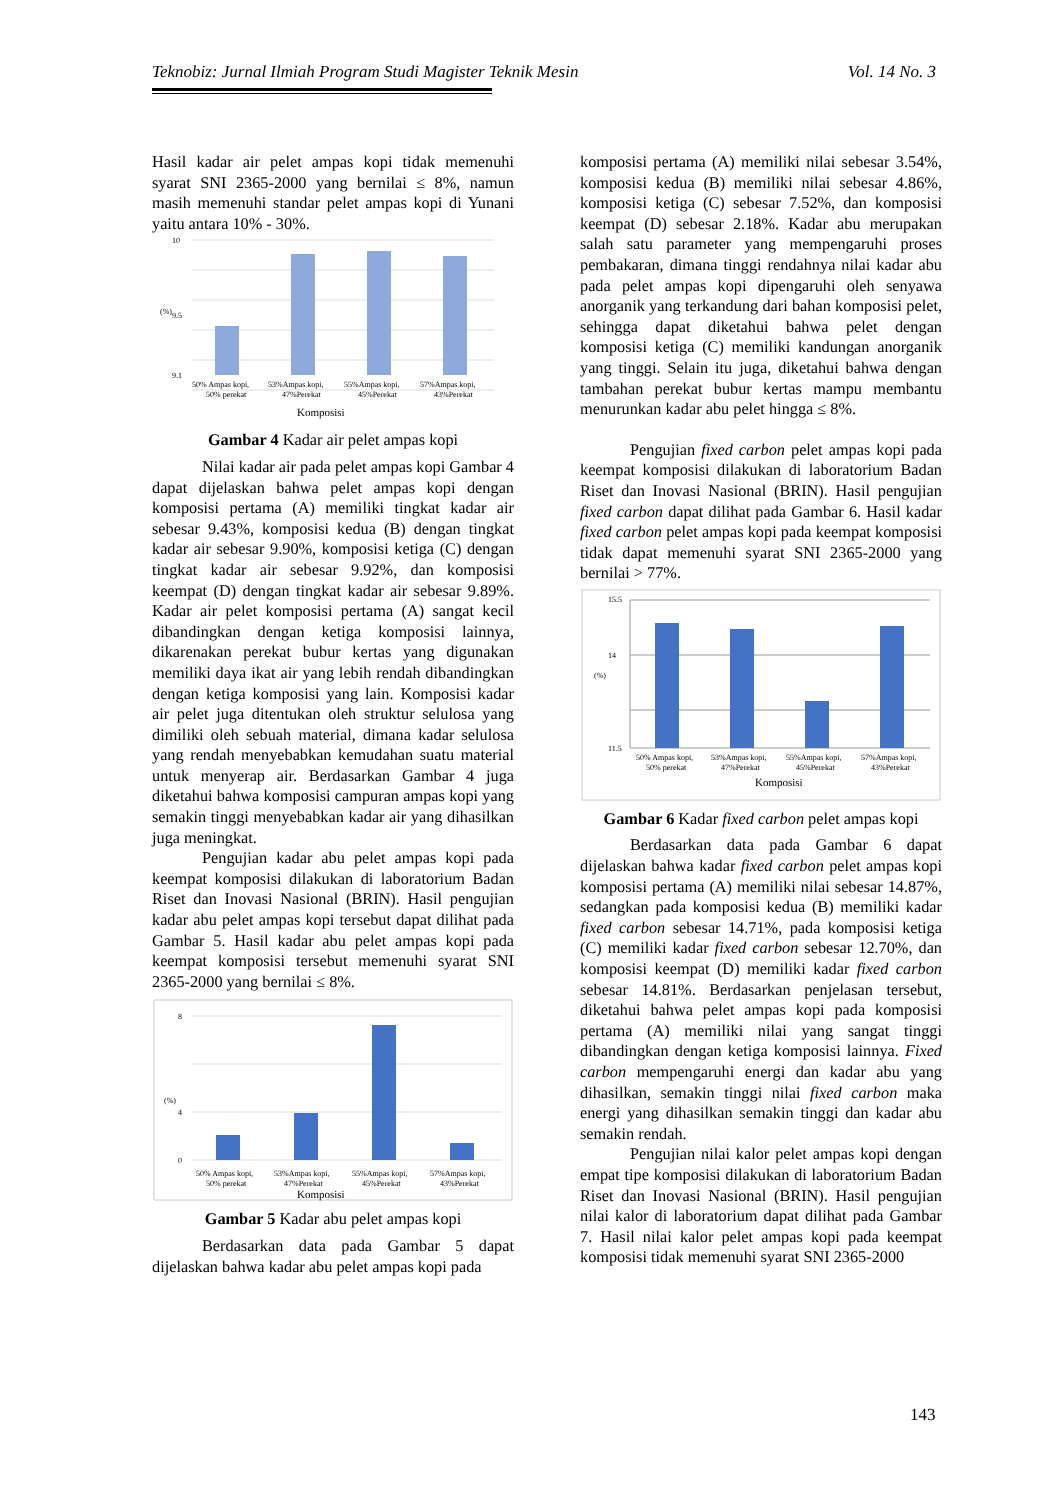Teknobiz: Jurnal Ilmiah Program Studi Magister Teknik Mesin Vol. 14 No. 3
Hasil kadar air pelet ampas kopi tidak memenuhi syarat SNI 2365-2000 yang bernilai ≤ 8%, namun masih memenuhi standar pelet ampas kopi di Yunani yaitu antara 10% - 30%.
10
9.5
9.1
(%)
50% Ampas kopi,
53%Ampas kopi,
55%Ampas kopi,
57%Ampas kopi,
50% perekat
47%Perekat
45%Perekat
43%Perekat
Komposisi
Gambar 4 Kadar air pelet ampas kopi
Nilai kadar air pada pelet ampas kopi Gambar 4 dapat dijelaskan bahwa pelet ampas kopi dengan komposisi pertama (A) memiliki tingkat kadar air sebesar 9.43%, komposisi kedua (B) dengan tingkat kadar air sebesar 9.90%, komposisi ketiga (C) dengan tingkat kadar air sebesar 9.92%, dan komposisi keempat (D) dengan tingkat kadar air sebesar 9.89%. Kadar air pelet komposisi pertama (A) sangat kecil dibandingkan dengan ketiga komposisi lainnya, dikarenakan perekat bubur kertas yang digunakan memiliki daya ikat air yang lebih rendah dibandingkan dengan ketiga komposisi yang lain. Komposisi kadar air pelet juga ditentukan oleh struktur selulosa yang dimiliki oleh sebuah material, dimana kadar selulosa yang rendah menyebabkan kemudahan suatu material untuk menyerap air. Berdasarkan Gambar 4 juga diketahui bahwa komposisi campuran ampas kopi yang semakin tinggi menyebabkan kadar air yang dihasilkan juga meningkat.
Pengujian kadar abu pelet ampas kopi pada keempat komposisi dilakukan di laboratorium Badan Riset dan Inovasi Nasional (BRIN). Hasil pengujian kadar abu pelet ampas kopi tersebut dapat dilihat pada Gambar 5. Hasil kadar abu pelet ampas kopi pada keempat komposisi tersebut memenuhi syarat SNI 2365-2000 yang bernilai ≤ 8%.
8
4
0
(%)
50% Ampas kopi,
53%Ampas kopi,
55%Ampas kopi,
57%Ampas kopi,
50% perekat
47%Perekat
45%Perekat
43%Perekat
Komposisi
Gambar 5 Kadar abu pelet ampas kopi
Berdasarkan data pada Gambar 5 dapat dijelaskan bahwa kadar abu pelet ampas kopi pada
komposisi pertama (A) memiliki nilai sebesar 3.54%, komposisi kedua (B) memiliki nilai sebesar 4.86%, komposisi ketiga (C) sebesar 7.52%, dan komposisi keempat (D) sebesar 2.18%. Kadar abu merupakan salah satu parameter yang mempengaruhi proses pembakaran, dimana tinggi rendahnya nilai kadar abu pada pelet ampas kopi dipengaruhi oleh senyawa anorganik yang terkandung dari bahan komposisi pelet, sehingga dapat diketahui bahwa pelet dengan komposisi ketiga (C) memiliki kandungan anorganik yang tinggi. Selain itu juga, diketahui bahwa dengan tambahan perekat bubur kertas mampu membantu menurunkan kadar abu pelet hingga ≤ 8%.
Pengujian fixed carbon pelet ampas kopi pada keempat komposisi dilakukan di laboratorium Badan Riset dan Inovasi Nasional (BRIN). Hasil pengujian fixed carbon dapat dilihat pada Gambar 6. Hasil kadar fixed carbon pelet ampas kopi pada keempat komposisi tidak dapat memenuhi syarat SNI 2365-2000 yang bernilai > 77%.
15.5
14
11.5
(%)
50% Ampas kopi,
53%Ampas kopi,
55%Ampas kopi,
57%Ampas kopi,
50% perekat
47%Perekat
45%Perekat
43%Perekat
Komposisi
Gambar 6 Kadar fixed carbon pelet ampas kopi
Berdasarkan data pada Gambar 6 dapat dijelaskan bahwa kadar fixed carbon pelet ampas kopi komposisi pertama (A) memiliki nilai sebesar 14.87%, sedangkan pada komposisi kedua (B) memiliki kadar fixed carbon sebesar 14.71%, pada komposisi ketiga (C) memiliki kadar fixed carbon sebesar 12.70%, dan komposisi keempat (D) memiliki kadar fixed carbon sebesar 14.81%. Berdasarkan penjelasan tersebut, diketahui bahwa pelet ampas kopi pada komposisi pertama (A) memiliki nilai yang sangat tinggi dibandingkan dengan ketiga komposisi lainnya. Fixed carbon mempengaruhi energi dan kadar abu yang dihasilkan, semakin tinggi nilai fixed carbon maka energi yang dihasilkan semakin tinggi dan kadar abu semakin rendah.
Pengujian nilai kalor pelet ampas kopi dengan empat tipe komposisi dilakukan di laboratorium Badan Riset dan Inovasi Nasional (BRIN). Hasil pengujian nilai kalor di laboratorium dapat dilihat pada Gambar 7. Hasil nilai kalor pelet ampas kopi pada keempat komposisi tidak memenuhi syarat SNI 2365-2000
143